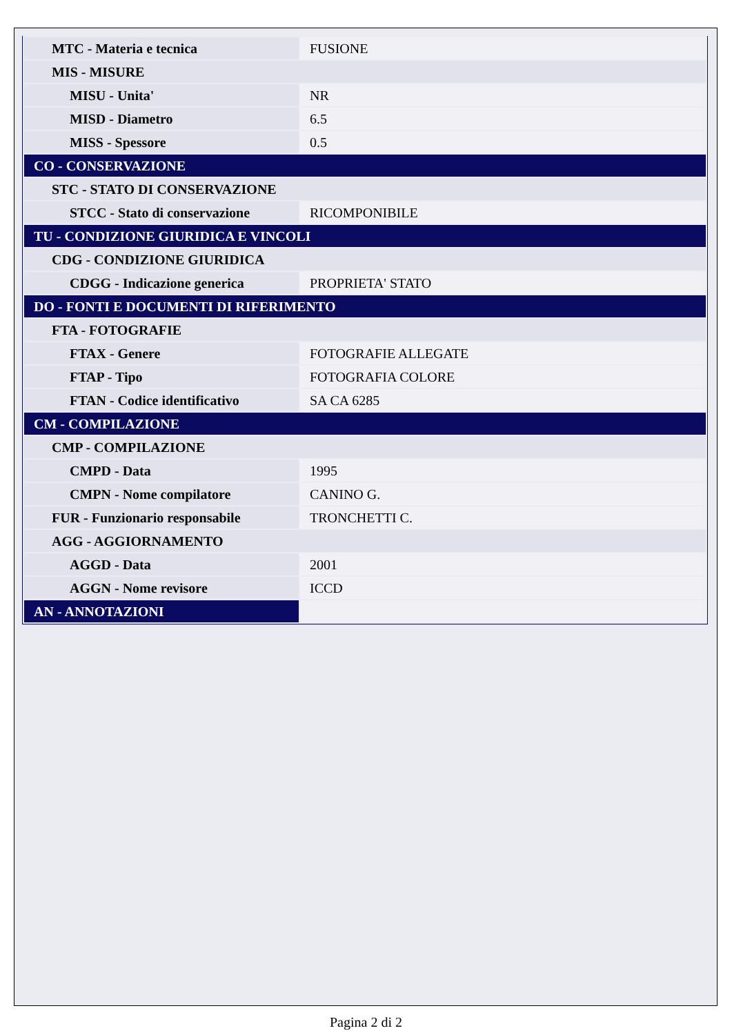| MTC - Materia e tecnica | FUSIONE |
| MIS - MISURE | |
| MISU - Unita' | NR |
| MISD - Diametro | 6.5 |
| MISS - Spessore | 0.5 |
| CO - CONSERVAZIONE | |
| STC - STATO DI CONSERVAZIONE | |
| STCC - Stato di conservazione | RICOMPONIBILE |
| TU - CONDIZIONE GIURIDICA E VINCOLI | |
| CDG - CONDIZIONE GIURIDICA | |
| CDGG - Indicazione generica | PROPRIETA' STATO |
| DO - FONTI E DOCUMENTI DI RIFERIMENTO | |
| FTA - FOTOGRAFIE | |
| FTAX - Genere | FOTOGRAFIE ALLEGATE |
| FTAP - Tipo | FOTOGRAFIA COLORE |
| FTAN - Codice identificativo | SA CA 6285 |
| CM - COMPILAZIONE | |
| CMP - COMPILAZIONE | |
| CMPD - Data | 1995 |
| CMPN - Nome compilatore | CANINO G. |
| FUR - Funzionario responsabile | TRONCHETTI C. |
| AGG - AGGIORNAMENTO | |
| AGGD - Data | 2001 |
| AGGN - Nome revisore | ICCD |
| AN - ANNOTAZIONI | |
Pagina 2 di 2